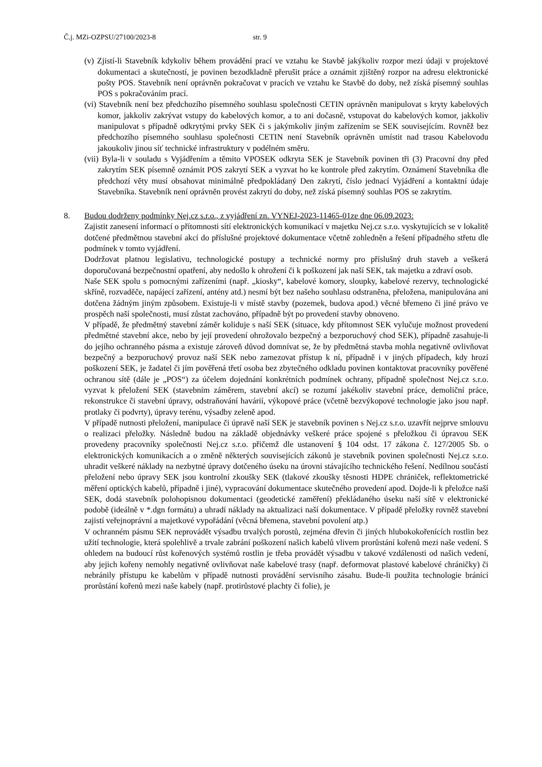Č.j. MZi-OZPSU/27100/2023-8 str. 9
(v) Zjistí-li Stavebník kdykoliv během provádění prací ve vztahu ke Stavbě jakýkoliv rozpor mezi údaji v projektové dokumentaci a skutečností, je povinen bezodkladně přerušit práce a oznámit zjištěný rozpor na adresu elektronické pošty POS. Stavebník není oprávněn pokračovat v pracích ve vztahu ke Stavbě do doby, než získá písemný souhlas POS s pokračováním prací.
(vi) Stavebník není bez předchozího písemného souhlasu společnosti CETIN oprávněn manipulovat s kryty kabelových komor, jakkoliv zakrývat vstupy do kabelových komor, a to ani dočasně, vstupovat do kabelových komor, jakkoliv manipulovat s případně odkrytými prvky SEK či s jakýmkoliv jiným zařízením se SEK souvisejícím. Rovněž bez předchozího písemného souhlasu společnosti CETIN není Stavebník oprávněn umístit nad trasou Kabelovodu jakoukoliv jinou síť technické infrastruktury v podélném směru.
(vii) Byla-li v souladu s Vyjádřením a těmito VPOSEK odkryta SEK je Stavebník povinen tři (3) Pracovní dny před zakrytím SEK písemně oznámit POS zakrytí SEK a vyzvat ho ke kontrole před zakrytím. Oznámení Stavebníka dle předchozí věty musí obsahovat minimálně předpokládaný Den zakrytí, číslo jednací Vyjádření a kontaktní údaje Stavebníka. Stavebník není oprávněn provést zakrytí do doby, než získá písemný souhlas POS se zakrytím.
8. Budou dodrženy podmínky Nej.cz s.r.o., z vyjádření zn. VYNEJ-2023-11465-01ze dne 06.09.2023:
Zajistit zanesení informací o přítomnosti sítí elektronických komunikací v majetku Nej.cz s.r.o. vyskytujících se v lokalitě dotčené předmětnou stavební akcí do příslušné projektové dokumentace včetně zohledněn a řešení případného střetu dle podmínek v tomto vyjádření.
Dodržovat platnou legislativu, technologické postupy a technické normy pro příslušný druh staveb a veškerá doporučovaná bezpečnostní opatření, aby nedošlo k ohrožení či k poškození jak naší SEK, tak majetku a zdraví osob.
Naše SEK spolu s pomocnými zařízeními (např. „kiosky“, kabelové komory, sloupky, kabelové rezervy, technologické skříně, rozvaděče, napájecí zařízení, antény atd.) nesmí být bez našeho souhlasu odstraněna, přeložena, manipulována ani dotčena žádným jiným způsobem. Existuje-li v místě stavby (pozemek, budova apod.) věcné břemeno či jiné právo ve prospěch naší společnosti, musí zůstat zachováno, případně být po provedení stavby obnoveno.
V případě, že předmětný stavební záměr koliduje s naší SEK (situace, kdy přítomnost SEK vylučuje možnost provedení předmětné stavební akce, nebo by její provedení ohrožovalo bezpečný a bezporuchový chod SEK), případně zasahuje-li do jejího ochranného pásma a existuje zároveň důvod domnívat se, že by předmětná stavba mohla negativně ovlivňovat bezpečný a bezporuchový provoz naší SEK nebo zamezovat přístup k ní, případně i v jiných případech, kdy hrozí poškození SEK, je žadatel či jím pověřená třetí osoba bez zbytečného odkladu povinen kontaktovat pracovníky pověřené ochranou sítě (dále je „POS“) za účelem dojednání konkrétních podmínek ochrany, případně společnost Nej.cz s.r.o. vyzvat k přeložení SEK (stavebním záměrem, stavební akcí) se rozumí jakékoliv stavební práce, demoliční práce, rekonstrukce či stavební úpravy, odstraňování havárií, výkopové práce (včetně bezvýkopové technologie jako jsou např. protlaky či podvrty), úpravy terénu, výsadby zeleně apod.
V případě nutnosti přeložení, manipulace či úpravě naší SEK je stavebník povinen s Nej.cz s.r.o. uzavřít nejprve smlouvu o realizaci přeložky. Následně budou na základě objednávky veškeré práce spojené s přeložkou či úpravou SEK provedeny pracovníky společnosti Nej.cz s.r.o. přičemž dle ustanovení § 104 odst. 17 zákona č. 127/2005 Sb. o elektronických komunikacích a o změně některých souvisejících zákonů je stavebník povinen společnosti Nej.cz s.r.o. uhradit veškeré náklady na nezbytné úpravy dotčeného úseku na úrovni stávajícího technického řešení. Nedílnou součástí přeložení nebo úpravy SEK jsou kontrolní zkoušky SEK (tlakové zkoušky těsnosti HDPE chrániček, reflektometrické měření optických kabelů, případně i jiné), vypracování dokumentace skutečného provedení apod. Dojde-li k přeložce naší SEK, dodá stavebník polohopisnou dokumentaci (geodetické zaměření) překládaného úseku naší sítě v elektronické podobě (ideálně v *.dgn formátu) a uhradí náklady na aktualizaci naší dokumentace. V případě přeložky rovněž stavební zajistí veřejnoprávní a majetkové vypořádání (věcná břemena, stavební povolení atp.)
V ochranném pásmu SEK neprovádět výsadbu trvalých porostů, zejména dřevin či jiných hlubokokořenících rostlin bez užití technologie, která spolehlivě a trvale zabrání poškození našich kabelů vlivem prorůstání kořenů mezi naše vedení. S ohledem na budoucí růst kořenových systémů rostlin je třeba provádět výsadbu v takové vzdálenosti od našich vedení, aby jejich kořeny nemohly negativně ovlivňovat naše kabelové trasy (např. deformovat plastové kabelové chráničky) či nebránily přístupu ke kabelům v případě nutnosti provádění servisního zásahu. Bude-li použita technologie bránící prorůstání kořenů mezi naše kabely (např. protirůstové plachty či folie), je